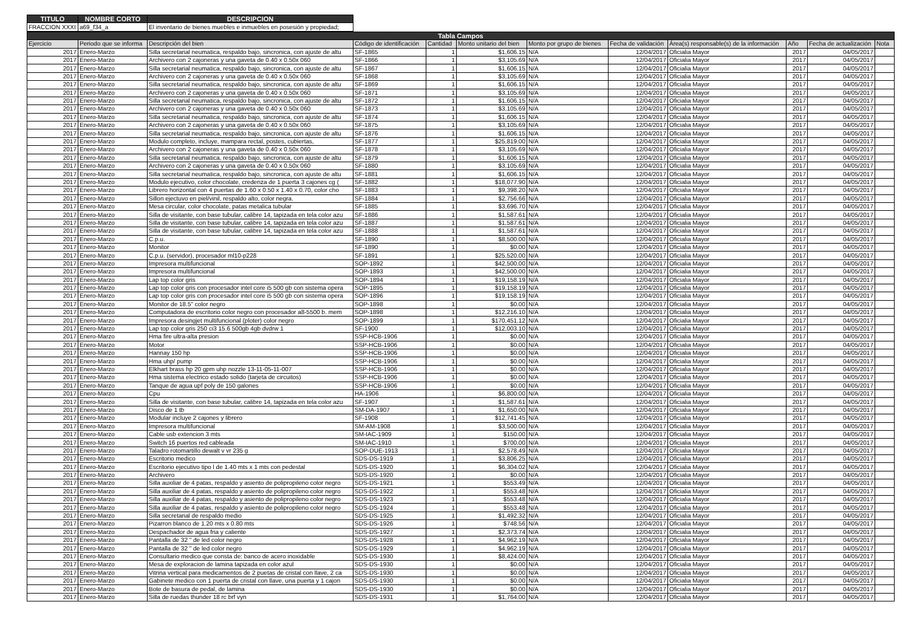| TITULO | NOMBRE CORTO | DESCRIPCION |
| --- | --- | --- |
| FRACCION XXXI | a69_f34_a | El inventario de bienes muebles e inmuebles en posesión y propiedad; |
| Tabla Campos | | | | | | | | | | | |
| Ejercicio | Periodo que se informa | Descripción del bien | Código de identificación | Cantidad | Monto unitario del bien | Monto por grupo de bienes | Fecha de validación | Área(s) responsable(s) de la información | Año | Fecha de actualización | Nota |
| 2017 | Enero-Marzo | Silla secretarial neumatica, respaldo bajo, sincronica, con ajuste de altu | SF-1865 | 1 | $1,606.15 | N/A | 12/04/2017 | Oficialia Mayor | 2017 | 04/05/2017 | |
| 2017 | Enero-Marzo | Archivero con 2 cajoneras y una gaveta de 0.40 x 0.50x 060 | SF-1866 | 1 | $3,105.69 | N/A | 12/04/2017 | Oficialia Mayor | 2017 | 04/05/2017 | |
| 2017 | Enero-Marzo | Silla secretarial neumatica, respaldo bajo, sincronica, con ajuste de altu | SF-1867 | 1 | $1,606.15 | N/A | 12/04/2017 | Oficialia Mayor | 2017 | 04/05/2017 | |
| 2017 | Enero-Marzo | Archivero con 2 cajoneras y una gaveta de 0.40 x 0.50x 060 | SF-1868 | 1 | $3,105.69 | N/A | 12/04/2017 | Oficialia Mayor | 2017 | 04/05/2017 | |
| 2017 | Enero-Marzo | Silla secretarial neumatica, respaldo bajo, sincronica, con ajuste de altu | SF-1869 | 1 | $1,606.15 | N/A | 12/04/2017 | Oficialia Mayor | 2017 | 04/05/2017 | |
| 2017 | Enero-Marzo | Archivero con 2 cajoneras y una gaveta de 0.40 x 0.50x 060 | SF-1871 | 1 | $3,105.69 | N/A | 12/04/2017 | Oficialia Mayor | 2017 | 04/05/2017 | |
| 2017 | Enero-Marzo | Silla secretarial neumatica, respaldo bajo, sincronica, con ajuste de altu | SF-1872 | 1 | $1,606.15 | N/A | 12/04/2017 | Oficialia Mayor | 2017 | 04/05/2017 | |
| 2017 | Enero-Marzo | Archivero con 2 cajoneras y una gaveta de 0.40 x 0.50x 060 | SF-1873 | 1 | $3,105.69 | N/A | 12/04/2017 | Oficialia Mayor | 2017 | 04/05/2017 | |
| 2017 | Enero-Marzo | Silla secretarial neumatica, respaldo bajo, sincronica, con ajuste de altu | SF-1874 | 1 | $1,606.15 | N/A | 12/04/2017 | Oficialia Mayor | 2017 | 04/05/2017 | |
| 2017 | Enero-Marzo | Archivero con 2 cajoneras y una gaveta de 0.40 x 0.50x 060 | SF-1875 | 1 | $3,105.69 | N/A | 12/04/2017 | Oficialia Mayor | 2017 | 04/05/2017 | |
| 2017 | Enero-Marzo | Silla secretarial neumatica, respaldo bajo, sincronica, con ajuste de altu | SF-1876 | 1 | $1,606.15 | N/A | 12/04/2017 | Oficialia Mayor | 2017 | 04/05/2017 | |
| 2017 | Enero-Marzo | Modulo completo, incluye, mampara rectal, postes, cubiertas, | SF-1877 | 1 | $25,819.00 | N/A | 12/04/2017 | Oficialia Mayor | 2017 | 04/05/2017 | |
| 2017 | Enero-Marzo | Archivero con 2 cajoneras y una gaveta de 0.40 x 0.50x 060 | SF-1878 | 1 | $3,105.69 | N/A | 12/04/2017 | Oficialia Mayor | 2017 | 04/05/2017 | |
| 2017 | Enero-Marzo | Silla secretarial neumatica, respaldo bajo, sincronica, con ajuste de altu | SF-1879 | 1 | $1,606.15 | N/A | 12/04/2017 | Oficialia Mayor | 2017 | 04/05/2017 | |
| 2017 | Enero-Marzo | Archivero con 2 cajoneras y una gaveta de 0.40 x 0.50x 060 | SF-1880 | 1 | $3,105.69 | N/A | 12/04/2017 | Oficialia Mayor | 2017 | 04/05/2017 | |
| 2017 | Enero-Marzo | Silla secretarial neumatica, respaldo bajo, sincronica, con ajuste de altu | SF-1881 | 1 | $1,606.15 | N/A | 12/04/2017 | Oficialia Mayor | 2017 | 04/05/2017 | |
| 2017 | Enero-Marzo | Modulo ejecutivo, color chocolate, credenza de 1 puerta 3 cajones cg ( | SF-1882 | 1 | $18,077.90 | N/A | 12/04/2017 | Oficialia Mayor | 2017 | 04/05/2017 | |
| 2017 | Enero-Marzo | Librero horizontal con 4 puertas de 1.60 x 0.50 x 1.40 x 0.70, color cho | SF-1883 | 1 | $9,398.20 | N/A | 12/04/2017 | Oficialia Mayor | 2017 | 04/05/2017 | |
| 2017 | Enero-Marzo | Sillon ejectuvo en piel/vinil, respaldo alto, color negra. | SF-1884 | 1 | $2,756.66 | N/A | 12/04/2017 | Oficialia Mayor | 2017 | 04/05/2017 | |
| 2017 | Enero-Marzo | Mesa circular, color chocolate, patas metalica tubular | SF-1885 | 1 | $3,696.70 | N/A | 12/04/2017 | Oficialia Mayor | 2017 | 04/05/2017 | |
| 2017 | Enero-Marzo | Silla de visitante, con base tubular, calibre 14, tapizada en tela color azu | SF-1886 | 1 | $1,587.61 | N/A | 12/04/2017 | Oficialia Mayor | 2017 | 04/05/2017 | |
| 2017 | Enero-Marzo | Silla de visitante, con base tubular, calibre 14, tapizada en tela color azu | SF-1887 | 1 | $1,587.61 | N/A | 12/04/2017 | Oficialia Mayor | 2017 | 04/05/2017 | |
| 2017 | Enero-Marzo | Silla de visitante, con base tubular, calibre 14, tapizada en tela color azu | SF-1888 | 1 | $1,587.61 | N/A | 12/04/2017 | Oficialia Mayor | 2017 | 04/05/2017 | |
| 2017 | Enero-Marzo | C.p.u. | SF-1890 | 1 | $8,500.00 | N/A | 12/04/2017 | Oficialia Mayor | 2017 | 04/05/2017 | |
| 2017 | Enero-Marzo | Monitor | SF-1890 | 1 | $0.00 | N/A | 12/04/2017 | Oficialia Mayor | 2017 | 04/05/2017 | |
| 2017 | Enero-Marzo | C.p.u. (servidor), procesador ml10-p228 | SF-1891 | 1 | $25,520.00 | N/A | 12/04/2017 | Oficialia Mayor | 2017 | 04/05/2017 | |
| 2017 | Enero-Marzo | Impresora multifuncional | SOP-1892 | 1 | $42,500.00 | N/A | 12/04/2017 | Oficialia Mayor | 2017 | 04/05/2017 | |
| 2017 | Enero-Marzo | Impresora multifuncional | SOP-1893 | 1 | $42,500.00 | N/A | 12/04/2017 | Oficialia Mayor | 2017 | 04/05/2017 | |
| 2017 | Enero-Marzo | Lap top color gris | SOP-1894 | 1 | $19,158.19 | N/A | 12/04/2017 | Oficialia Mayor | 2017 | 04/05/2017 | |
| 2017 | Enero-Marzo | Lap top color gris con procesador intel core i5 500 gb con sistema opera | SOP-1895 | 1 | $19,158.19 | N/A | 12/04/2017 | Oficialia Mayor | 2017 | 04/05/2017 | |
| 2017 | Enero-Marzo | Lap top color gris con procesador intel core i5 500 gb con sistema opera | SOP-1896 | 1 | $19,158.19 | N/A | 12/04/2017 | Oficialia Mayor | 2017 | 04/05/2017 | |
| 2017 | Enero-Marzo | Monitor de 18.5" color negro | SOP-1898 | 1 | $0.00 | N/A | 12/04/2017 | Oficialia Mayor | 2017 | 04/05/2017 | |
| 2017 | Enero-Marzo | Computadora de escritorio color negro con procesador a8-5500 b. mem | SOP-1898 | 1 | $12,216.10 | N/A | 12/04/2017 | Oficialia Mayor | 2017 | 04/05/2017 | |
| 2017 | Enero-Marzo | Impresora desingjet multifuncional (ploter) color negro | SOP-1899 | 1 | $170,451.12 | N/A | 12/04/2017 | Oficialia Mayor | 2017 | 04/05/2017 | |
| 2017 | Enero-Marzo | Lap top color gris 250 ci3 15.6 500gb 4gb dvdrw 1 | SF-1900 | 1 | $12,003.10 | N/A | 12/04/2017 | Oficialia Mayor | 2017 | 04/05/2017 | |
| 2017 | Enero-Marzo | Hma fire ultra-alta presion | SSP-HCB-1906 | 1 | $0.00 | N/A | 12/04/2017 | Oficialia Mayor | 2017 | 04/05/2017 | |
| 2017 | Enero-Marzo | Motor | SSP-HCB-1906 | 1 | $0.00 | N/A | 12/04/2017 | Oficialia Mayor | 2017 | 04/05/2017 | |
| 2017 | Enero-Marzo | Hannay 150 hp | SSP-HCB-1906 | 1 | $0.00 | N/A | 12/04/2017 | Oficialia Mayor | 2017 | 04/05/2017 | |
| 2017 | Enero-Marzo | Hma uhp/ pump | SSP-HCB-1906 | 1 | $0.00 | N/A | 12/04/2017 | Oficialia Mayor | 2017 | 04/05/2017 | |
| 2017 | Enero-Marzo | Elkhart brass hp 20 gpm uhp nozzle 13-11-05-11-007 | SSP-HCB-1906 | 1 | $0.00 | N/A | 12/04/2017 | Oficialia Mayor | 2017 | 04/05/2017 | |
| 2017 | Enero-Marzo | Hma sistema electrico estado solido (tarjeta de circuitos) | SSP-HCB-1906 | 1 | $0.00 | N/A | 12/04/2017 | Oficialia Mayor | 2017 | 04/05/2017 | |
| 2017 | Enero-Marzo | Tanque de agua upf poly de 150 galones | SSP-HCB-1906 | 1 | $0.00 | N/A | 12/04/2017 | Oficialia Mayor | 2017 | 04/05/2017 | |
| 2017 | Enero-Marzo | Cpu | HA-1906 | 1 | $6,800.00 | N/A | 12/04/2017 | Oficialia Mayor | 2017 | 04/05/2017 | |
| 2017 | Enero-Marzo | Silla de visitante, con base tubular, calibre 14, tapizada en tela color azu | SF-1907 | 1 | $1,587.61 | N/A | 12/04/2017 | Oficialia Mayor | 2017 | 04/05/2017 | |
| 2017 | Enero-Marzo | Disco de 1 tb | SM-DA-1907 | 1 | $1,650.00 | N/A | 12/04/2017 | Oficialia Mayor | 2017 | 04/05/2017 | |
| 2017 | Enero-Marzo | Modular incluye 2 cajones y librero | SF-1908 | 1 | $12,741.45 | N/A | 12/04/2017 | Oficialia Mayor | 2017 | 04/05/2017 | |
| 2017 | Enero-Marzo | Impresora multifuncional | SM-AM-1908 | 1 | $3,500.00 | N/A | 12/04/2017 | Oficialia Mayor | 2017 | 04/05/2017 | |
| 2017 | Enero-Marzo | Cable usb extencion 3 mts | SM-IAC-1909 | 1 | $150.00 | N/A | 12/04/2017 | Oficialia Mayor | 2017 | 04/05/2017 | |
| 2017 | Enero-Marzo | Switch 16 puertos red cableada | SM-IAC-1910 | 1 | $700.00 | N/A | 12/04/2017 | Oficialia Mayor | 2017 | 04/05/2017 | |
| 2017 | Enero-Marzo | Taladro rotomartillo dewalt v vr 235 g | SOP-DUE-1913 | 1 | $2,578.49 | N/A | 12/04/2017 | Oficialia Mayor | 2017 | 04/05/2017 | |
| 2017 | Enero-Marzo | Escritorio medico | SDS-DS-1919 | 1 | $3,806.25 | N/A | 12/04/2017 | Oficialia Mayor | 2017 | 04/05/2017 | |
| 2017 | Enero-Marzo | Escritorio ejecutivo tipo l de 1.40 mts x 1 mts con pedestal | SDS-DS-1920 | 1 | $6,304.02 | N/A | 12/04/2017 | Oficialia Mayor | 2017 | 04/05/2017 | |
| 2017 | Enero-Marzo | Archivero | SDS-DS-1920 | 1 | $0.00 | N/A | 12/04/2017 | Oficialia Mayor | 2017 | 04/05/2017 | |
| 2017 | Enero-Marzo | Silla auxiliar de 4 patas, respaldo y asiento de polipropileno color negro | SDS-DS-1921 | 1 | $553.49 | N/A | 12/04/2017 | Oficialia Mayor | 2017 | 04/05/2017 | |
| 2017 | Enero-Marzo | Silla auxiliar de 4 patas, respaldo y asiento de polipropileno color negro | SDS-DS-1922 | 1 | $553.48 | N/A | 12/04/2017 | Oficialia Mayor | 2017 | 04/05/2017 | |
| 2017 | Enero-Marzo | Silla auxiliar de 4 patas, respaldo y asiento de polipropileno color negro | SDS-DS-1923 | 1 | $553.48 | N/A | 12/04/2017 | Oficialia Mayor | 2017 | 04/05/2017 | |
| 2017 | Enero-Marzo | Silla auxiliar de 4 patas, respaldo y asiento de polipropileno color negro | SDS-DS-1924 | 1 | $553.48 | N/A | 12/04/2017 | Oficialia Mayor | 2017 | 04/05/2017 | |
| 2017 | Enero-Marzo | Silla secretarial de respaldo medio | SDS-DS-1925 | 1 | $1,492.32 | N/A | 12/04/2017 | Oficialia Mayor | 2017 | 04/05/2017 | |
| 2017 | Enero-Marzo | Pizarron blanco de 1.20 mts x 0.80 mts | SDS-DS-1926 | 1 | $748.56 | N/A | 12/04/2017 | Oficialia Mayor | 2017 | 04/05/2017 | |
| 2017 | Enero-Marzo | Despachador de agua fria y caliente | SDS-DS-1927 | 1 | $2,373.74 | N/A | 12/04/2017 | Oficialia Mayor | 2017 | 04/05/2017 | |
| 2017 | Enero-Marzo | Pantalla de 32 " de led color negro | SDS-DS-1928 | 1 | $4,962.19 | N/A | 12/04/2017 | Oficialia Mayor | 2017 | 04/05/2017 | |
| 2017 | Enero-Marzo | Pantalla de 32 " de led color negro | SDS-DS-1929 | 1 | $4,962.19 | N/A | 12/04/2017 | Oficialia Mayor | 2017 | 04/05/2017 | |
| 2017 | Enero-Marzo | Consultario medico que consta de: banco de acero inoxidable | SDS-DS-1930 | 1 | $8,424.00 | N/A | 12/04/2017 | Oficialia Mayor | 2017 | 04/05/2017 | |
| 2017 | Enero-Marzo | Mesa de exploracion de lamina tapizada en color azul | SDS-DS-1930 | 1 | $0.00 | N/A | 12/04/2017 | Oficialia Mayor | 2017 | 04/05/2017 | |
| 2017 | Enero-Marzo | Vitrina vertical para medicamentos de 2 puetas de cristal con llave, 2 ca | SDS-DS-1930 | 1 | $0.00 | N/A | 12/04/2017 | Oficialia Mayor | 2017 | 04/05/2017 | |
| 2017 | Enero-Marzo | Gabinete medico con 1 puerta de cristal con llave, una puerta y 1 cajon | SDS-DS-1930 | 1 | $0.00 | N/A | 12/04/2017 | Oficialia Mayor | 2017 | 04/05/2017 | |
| 2017 | Enero-Marzo | Bote de basura de pedal, de lamina | SDS-DS-1930 | 1 | $0.00 | N/A | 12/04/2017 | Oficialia Mayor | 2017 | 04/05/2017 | |
| 2017 | Enero-Marzo | Silla de ruedas thunder 18 rc brf vyn | SDS-DS-1931 | 1 | $1,764.00 | N/A | 12/04/2017 | Oficialia Mayor | 2017 | 04/05/2017 | |